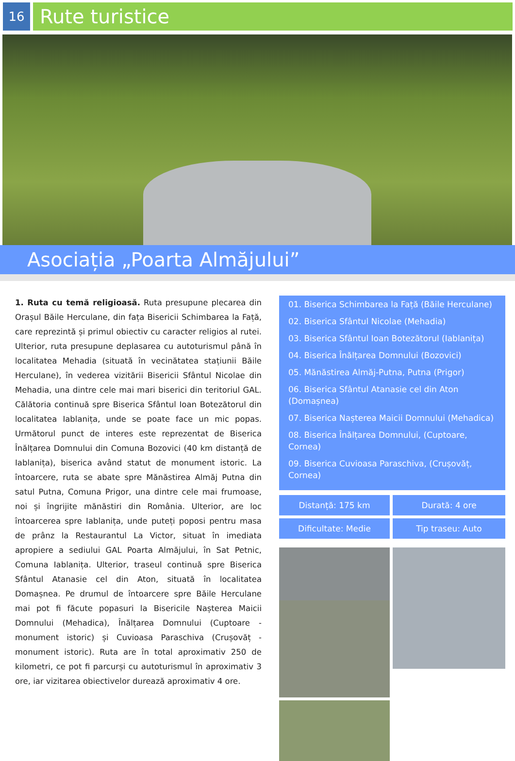16
Rute turistice
Asociația „Poarta Almăjului”
1. Ruta cu temă religioasă. Ruta presupune plecarea din Orașul Băile Herculane, din fața Bisericii Schimbarea la Față, care reprezintă și primul obiectiv cu caracter religios al rutei. Ulterior, ruta presupune deplasarea cu autoturismul până în localitatea Mehadia (situată în vecinătatea stațiunii Băile Herculane), în vederea vizitării Bisericii Sfântul Nicolae din Mehadia, una dintre cele mai mari biserici din teritoriul GAL. Călătoria continuă spre Biserica Sfântul Ioan Botezătorul din localitatea Iablanița, unde se poate face un mic popas. Următorul punct de interes este reprezentat de Biserica Înălțarea Domnului din Comuna Bozovici (40 km distanță de Iablanița), biserica având statut de monument istoric. La întoarcere, ruta se abate spre Mănăstirea Almăj Putna din satul Putna, Comuna Prigor, una dintre cele mai frumoase, noi și îngrijite mănăstiri din România. Ulterior, are loc întoarcerea spre Iablanița, unde puteți poposi pentru masa de prânz la Restaurantul La Victor, situat în imediata apropiere a sediului GAL Poarta Almăjului, în Sat Petnic, Comuna Iablanița. Ulterior, traseul continuă spre Biserica Sfântul Atanasie cel din Aton, situată în localitatea Domașnea. Pe drumul de întoarcere spre Băile Herculane mai pot fi făcute popasuri la Bisericile Nașterea Maicii Domnului (Mehadica), Înălțarea Domnului (Cuptoare - monument istoric) și Cuvioasa Paraschiva (Crușovăț - monument istoric). Ruta are în total aproximativ 250 de kilometri, ce pot fi parcurși cu autoturismul în aproximativ 3 ore, iar vizitarea obiectivelor durează aproximativ 4 ore.
01. Biserica Schimbarea la Față (Băile Herculane)
02. Biserica Sfântul Nicolae (Mehadia)
03. Biserica Sfântul Ioan Botezătorul (Iablanița)
04. Biserica Înălțarea Domnului (Bozovici)
05. Mănăstirea Almăj-Putna, Putna (Prigor)
06. Biserica Sfântul Atanasie cel din Aton (Domașnea)
07. Biserica Nașterea Maicii Domnului (Mehadica)
08. Biserica Înălțarea Domnului, (Cuptoare, Cornea)
09. Biserica Cuvioasa Paraschiva, (Crușovăț, Cornea)
Distanță: 175 km
Durată: 4 ore
Dificultate: Medie
Tip traseu: Auto